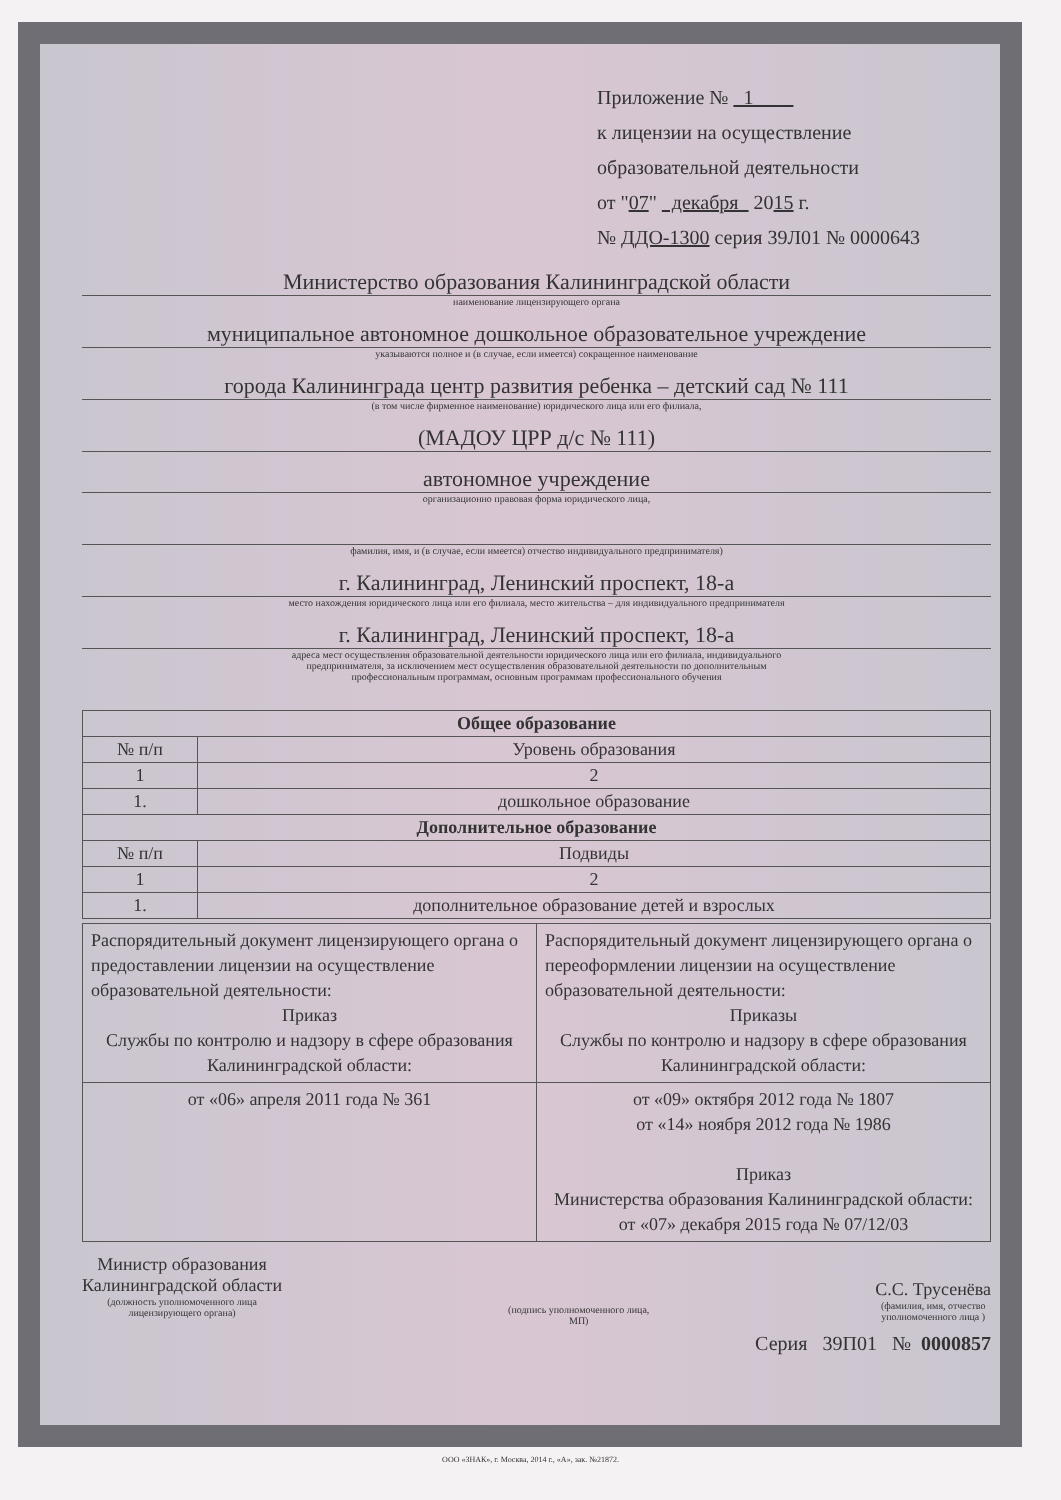Приложение № 1
к лицензии на осуществление
образовательной деятельности
от "07" декабря 2015 г.
№ ДДО-1300 серия 39Л01 № 0000643
Министерство образования Калининградской области
наименование лицензирующего органа
муниципальное автономное дошкольное образовательное учреждение
указываются полное и (в случае, если имеется) сокращенное наименование
города Калининграда центр развития ребенка – детский сад № 111
(в том числе фирменное наименование) юридического лица или его филиала,
(МАДОУ ЦРР д/с № 111)
автономное учреждение
организационно правовая форма юридического лица,
фамилия, имя, и (в случае, если имеется) отчество индивидуального предпринимателя)
г. Калининград, Ленинский проспект, 18-а
место нахождения юридического лица или его филиала, место жительства – для индивидуального предпринимателя
г. Калининград, Ленинский проспект, 18-а
адреса мест осуществления образовательной деятельности юридического лица или его филиала, индивидуального
предпринимателя, за исключением мест осуществления образовательной деятельности по дополнительным
профессиональным программам, основным программам профессионального обучения
| Общее образование | |
| --- | --- |
| № п/п | Уровень образования |
| 1 | 2 |
| 1. | дошкольное образование |
| Дополнительное образование | |
| № п/п | Подвиды |
| 1 | 2 |
| 1. | дополнительное образование детей и взрослых |
| Распорядительный документ лицензирующего органа о предоставлении лицензии на осуществление образовательной деятельности: Приказ Службы по контролю и надзору в сфере образования Калининградской области: | Распорядительный документ лицензирующего органа о переоформлении лицензии на осуществление образовательной деятельности: Приказы Службы по контролю и надзору в сфере образования Калининградской области: |
| от «06» апреля 2011 года № 361 | от «09» октября 2012 года № 1807 от «14» ноября 2012 года № 1986 Приказ Министерства образования Калининградской области: от «07» декабря 2015 года № 07/12/03 |
Министр образования
Калининградской области
(должность уполномоченного лица
лицензирующего органа)
(подпись уполномоченного лица,
МП)
С.С. Трусенёва
(фамилия, имя, отчество
уполномоченного лица )
Серия 39П01 № 0000857
ООО «ЗНАК», г. Москва, 2014 г., «А», зак. №21872.